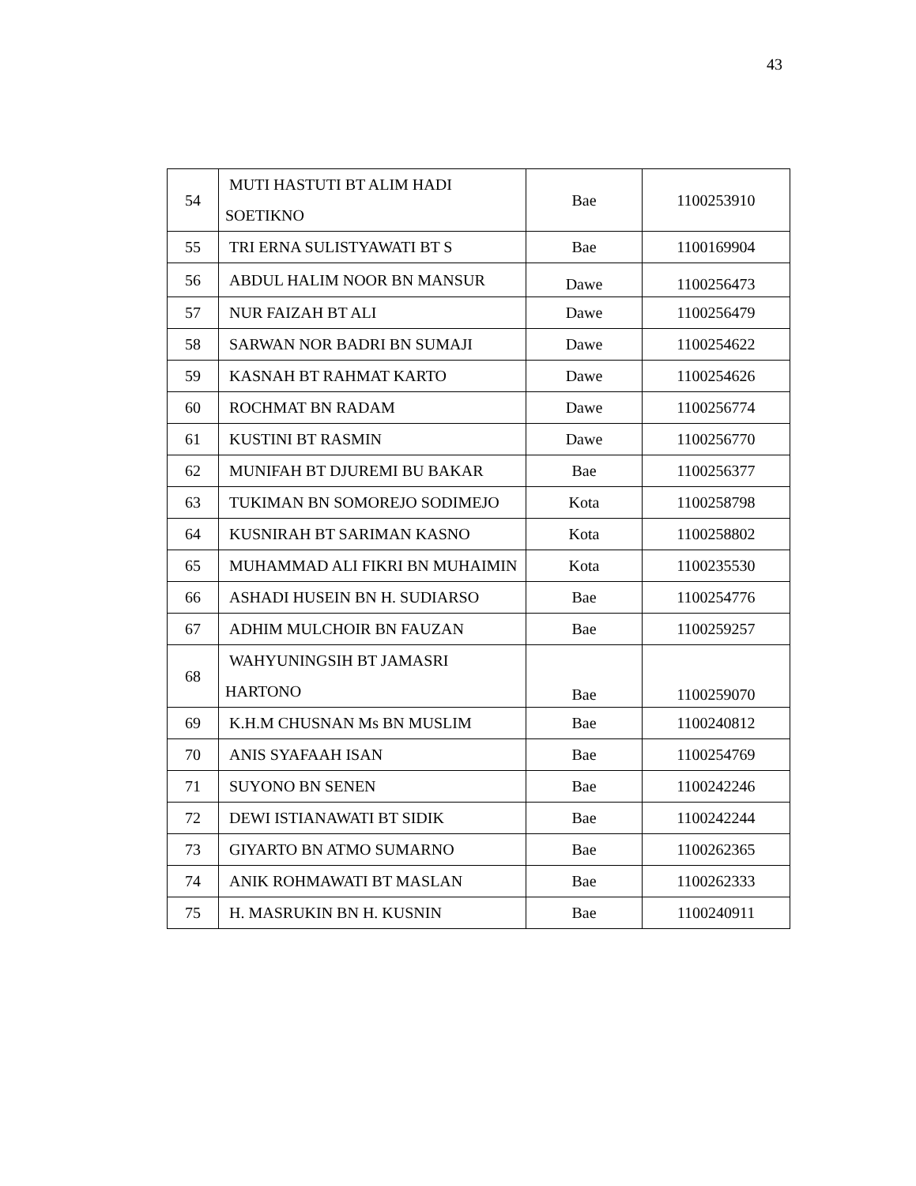43
| 54 | MUTI HASTUTI BT ALIM HADI SOETIKNO | Bae | 1100253910 |
| 55 | TRI ERNA SULISTYAWATI BT S | Bae | 1100169904 |
| 56 | ABDUL HALIM NOOR BN MANSUR | Dawe | 1100256473 |
| 57 | NUR FAIZAH BT ALI | Dawe | 1100256479 |
| 58 | SARWAN NOR BADRI BN SUMAJI | Dawe | 1100254622 |
| 59 | KASNAH BT RAHMAT KARTO | Dawe | 1100254626 |
| 60 | ROCHMAT BN RADAM | Dawe | 1100256774 |
| 61 | KUSTINI BT RASMIN | Dawe | 1100256770 |
| 62 | MUNIFAH BT DJUREMI BU BAKAR | Bae | 1100256377 |
| 63 | TUKIMAN BN SOMOREJO SODIMEJO | Kota | 1100258798 |
| 64 | KUSNIRAH BT SARIMAN KASNO | Kota | 1100258802 |
| 65 | MUHAMMAD ALI FIKRI BN MUHAIMIN | Kota | 1100235530 |
| 66 | ASHADI HUSEIN BN H. SUDIARSO | Bae | 1100254776 |
| 67 | ADHIM MULCHOIR BN FAUZAN | Bae | 1100259257 |
| 68 | WAHYUNINGSIH BT JAMASRI HARTONO | Bae | 1100259070 |
| 69 | K.H.M CHUSNAN Ms BN MUSLIM | Bae | 1100240812 |
| 70 | ANIS SYAFAAH ISAN | Bae | 1100254769 |
| 71 | SUYONO BN SENEN | Bae | 1100242246 |
| 72 | DEWI ISTIANAWATI BT SIDIK | Bae | 1100242244 |
| 73 | GIYARTO BN ATMO SUMARNO | Bae | 1100262365 |
| 74 | ANIK ROHMAWATI BT MASLAN | Bae | 1100262333 |
| 75 | H. MASRUKIN BN H. KUSNIN | Bae | 1100240911 |